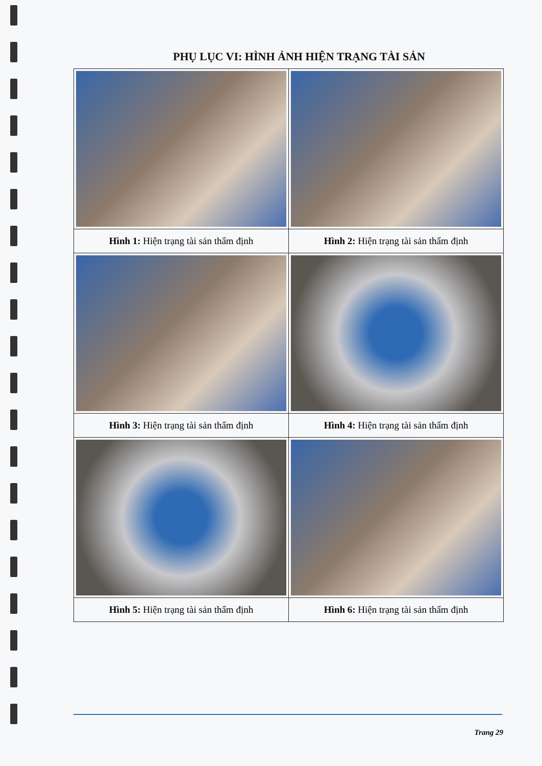PHỤ LỤC VI: HÌNH ẢNH HIỆN TRẠNG TÀI SẢN
| Hình 1: Hiện trạng tài sản thẩm định | Hình 2: Hiện trạng tài sản thẩm định |
| Hình 3: Hiện trạng tài sản thẩm định | Hình 4: Hiện trạng tài sản thẩm định |
| Hình 5: Hiện trạng tài sản thẩm định | Hình 6: Hiện trạng tài sản thẩm định |
Trang 29